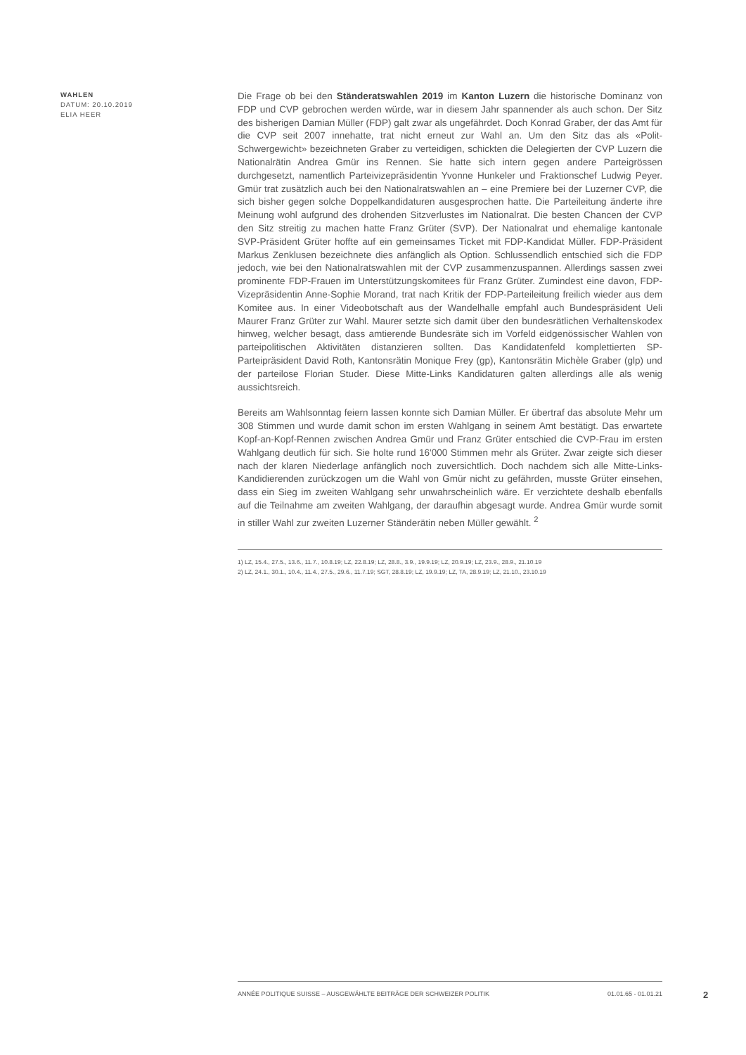WAHLEN
DATUM: 20.10.2019
ELIA HEER
Die Frage ob bei den Ständeratswahlen 2019 im Kanton Luzern die historische Dominanz von FDP und CVP gebrochen werden würde, war in diesem Jahr spannender als auch schon. Der Sitz des bisherigen Damian Müller (FDP) galt zwar als ungefährdet. Doch Konrad Graber, der das Amt für die CVP seit 2007 innehatte, trat nicht erneut zur Wahl an. Um den Sitz das als «Polit-Schwergewicht» bezeichneten Graber zu verteidigen, schickten die Delegierten der CVP Luzern die Nationalrätin Andrea Gmür ins Rennen. Sie hatte sich intern gegen andere Parteigrössen durchgesetzt, namentlich Parteivizepräsidentin Yvonne Hunkeler und Fraktionschef Ludwig Peyer. Gmür trat zusätzlich auch bei den Nationalratswahlen an – eine Premiere bei der Luzerner CVP, die sich bisher gegen solche Doppelkandidaturen ausgesprochen hatte. Die Parteileitung änderte ihre Meinung wohl aufgrund des drohenden Sitzverlustes im Nationalrat. Die besten Chancen der CVP den Sitz streitig zu machen hatte Franz Grüter (SVP). Der Nationalrat und ehemalige kantonale SVP-Präsident Grüter hoffte auf ein gemeinsames Ticket mit FDP-Kandidat Müller. FDP-Präsident Markus Zenklusen bezeichnete dies anfänglich als Option. Schlussendlich entschied sich die FDP jedoch, wie bei den Nationalratswahlen mit der CVP zusammenzuspannen. Allerdings sassen zwei prominente FDP-Frauen im Unterstützungskomitees für Franz Grüter. Zumindest eine davon, FDP-Vizepräsidentin Anne-Sophie Morand, trat nach Kritik der FDP-Parteileitung freilich wieder aus dem Komitee aus. In einer Videobotschaft aus der Wandelhalle empfahl auch Bundespräsident Ueli Maurer Franz Grüter zur Wahl. Maurer setzte sich damit über den bundesrätlichen Verhaltenskodex hinweg, welcher besagt, dass amtierende Bundesräte sich im Vorfeld eidgenössischer Wahlen von parteipolitischen Aktivitäten distanzieren sollten. Das Kandidatenfeld komplettierten SP-Parteipräsident David Roth, Kantonsrätin Monique Frey (gp), Kantonsrätin Michèle Graber (glp) und der parteilose Florian Studer. Diese Mitte-Links Kandidaturen galten allerdings alle als wenig aussichtsreich.
Bereits am Wahlsonntag feiern lassen konnte sich Damian Müller. Er übertraf das absolute Mehr um 308 Stimmen und wurde damit schon im ersten Wahlgang in seinem Amt bestätigt. Das erwartete Kopf-an-Kopf-Rennen zwischen Andrea Gmür und Franz Grüter entschied die CVP-Frau im ersten Wahlgang deutlich für sich. Sie holte rund 16'000 Stimmen mehr als Grüter. Zwar zeigte sich dieser nach der klaren Niederlage anfänglich noch zuversichtlich. Doch nachdem sich alle Mitte-Links-Kandidierenden zurückzogen um die Wahl von Gmür nicht zu gefährden, musste Grüter einsehen, dass ein Sieg im zweiten Wahlgang sehr unwahrscheinlich wäre. Er verzichtete deshalb ebenfalls auf die Teilnahme am zweiten Wahlgang, der daraufhin abgesagt wurde. Andrea Gmür wurde somit in stiller Wahl zur zweiten Luzerner Ständerätin neben Müller gewählt. <sup>2</sup>
1) LZ, 15.4., 27.5., 13.6., 11.7., 10.8.19; LZ, 22.8.19; LZ, 28.8., 3.9., 19.9.19; LZ, 20.9.19; LZ, 23.9., 28.9., 21.10.19
2) LZ, 24.1., 30.1., 10.4., 11.4., 27.5., 29.6., 11.7.19; SGT, 28.8.19; LZ, 19.9.19; LZ, TA, 28.9.19; LZ, 21.10., 23.10.19
ANNÉE POLITIQUE SUISSE – AUSGEWÄHLTE BEITRÄGE DER SCHWEIZER POLITIK 01.01.65 - 01.01.21
2